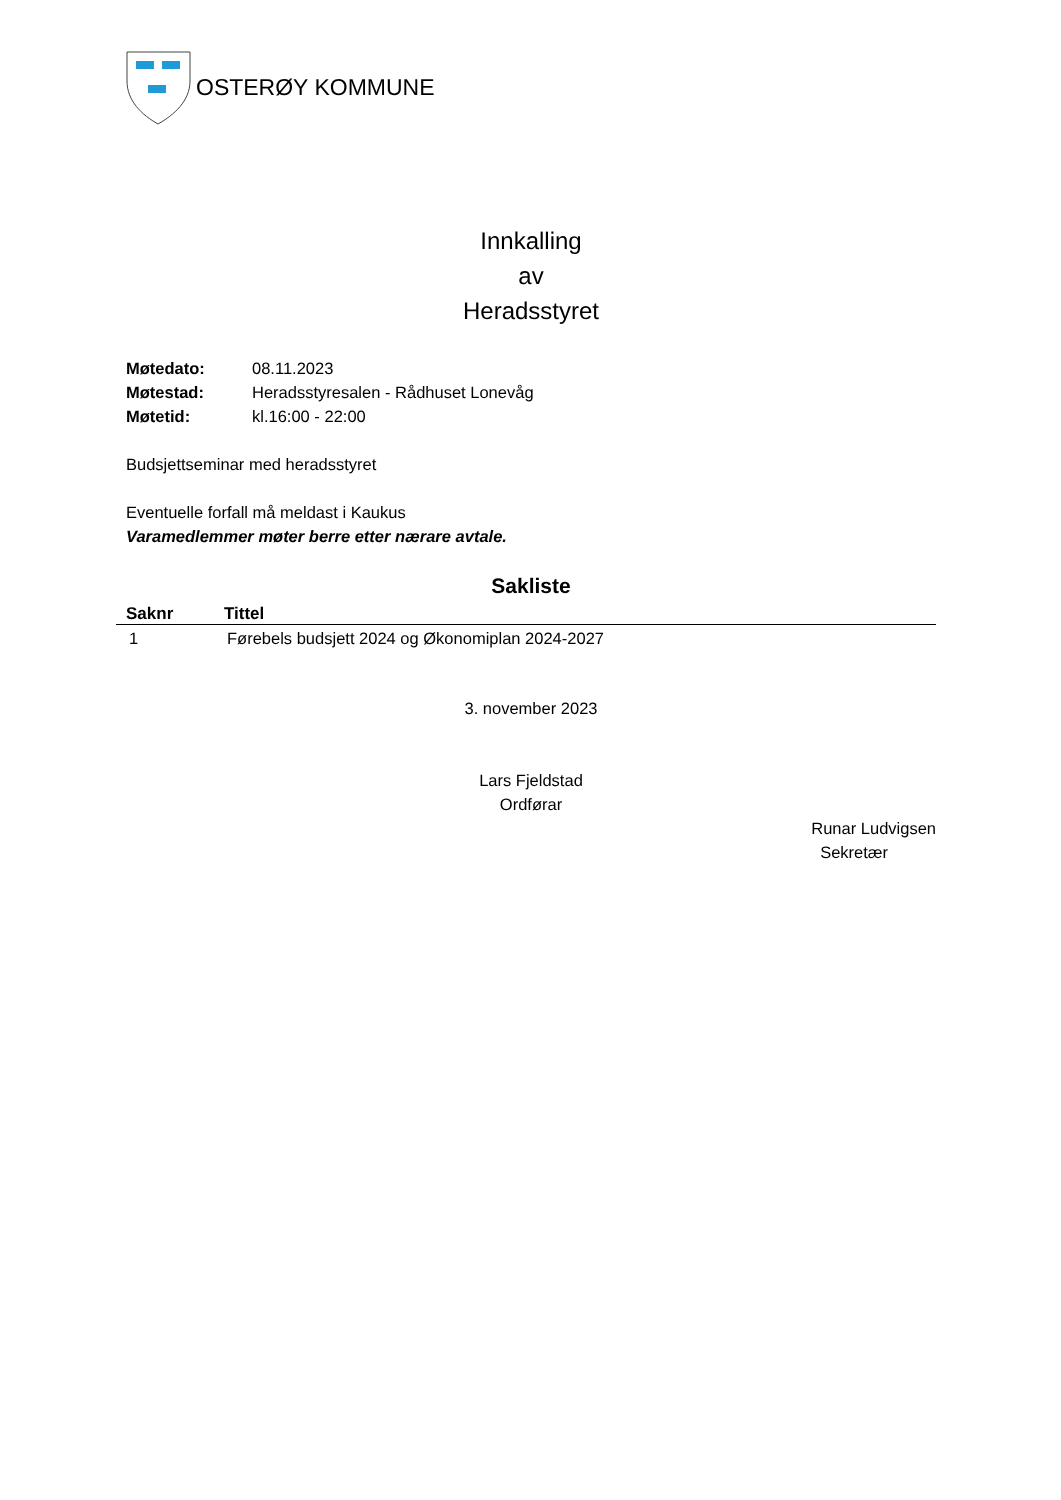OSTERØY KOMMUNE
Innkalling
av
Heradsstyret
| Møtedato: | 08.11.2023 |
| Møtestad: | Heradsstyresalen - Rådhuset Lonevåg |
| Møtetid: | kl.16:00 - 22:00 |
Budsjettseminar med heradsstyret
Eventuelle forfall må meldast i Kaukus
Varamedlemmer møter berre etter nærare avtale.
Sakliste
| Saknr | Tittel |
| --- | --- |
| 1 | Førebels budsjett 2024 og Økonomiplan 2024-2027 |
3. november 2023
Lars Fjeldstad
Ordførar
Runar Ludvigsen
Sekretær